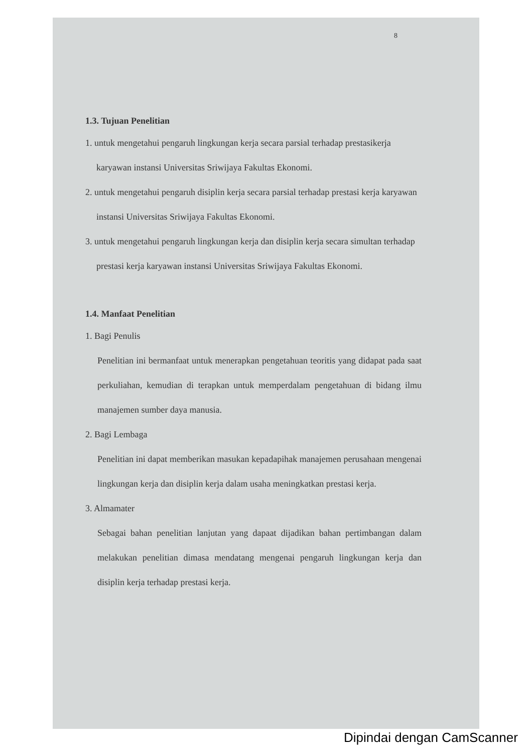8
1.3. Tujuan Penelitian
1. untuk mengetahui pengaruh lingkungan kerja secara parsial terhadap prestasikerja karyawan instansi Universitas Sriwijaya Fakultas Ekonomi.
2. untuk mengetahui pengaruh disiplin kerja secara parsial terhadap prestasi kerja karyawan instansi Universitas Sriwijaya Fakultas Ekonomi.
3. untuk mengetahui pengaruh lingkungan kerja dan disiplin kerja secara simultan terhadap prestasi kerja karyawan instansi Universitas Sriwijaya Fakultas Ekonomi.
1.4. Manfaat Penelitian
1. Bagi Penulis
Penelitian ini bermanfaat untuk menerapkan pengetahuan teoritis yang didapat pada saat perkuliahan, kemudian di terapkan untuk memperdalam pengetahuan di bidang ilmu manajemen sumber daya manusia.
2. Bagi Lembaga
Penelitian ini dapat memberikan masukan kepadapihak manajemen perusahaan mengenai lingkungan kerja dan disiplin kerja dalam usaha meningkatkan prestasi kerja.
3. Almamater
Sebagai bahan penelitian lanjutan yang dapaat dijadikan bahan pertimbangan dalam melakukan penelitian dimasa mendatang mengenai pengaruh lingkungan kerja dan disiplin kerja terhadap prestasi kerja.
Dipindai dengan CamScanner